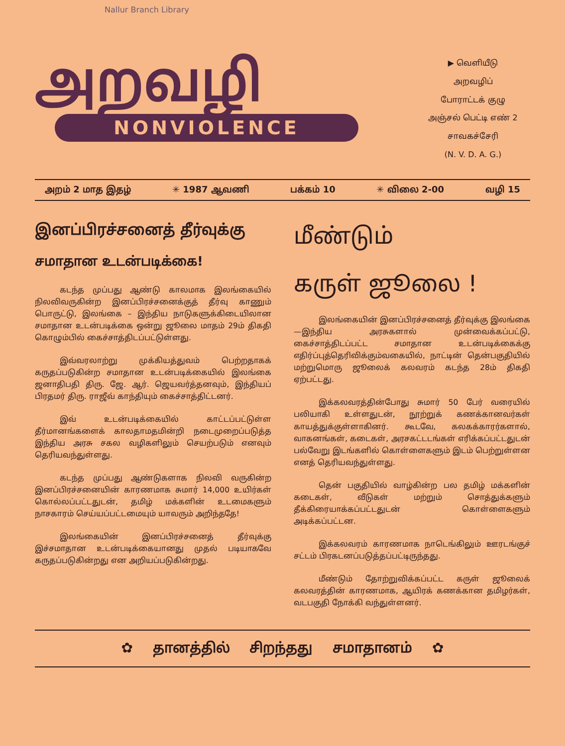Nallur Branch Library
அறவழி
NONVIOLENCE
▶ வெளியீடு
அறவழிப்
போராட்டக் குழு
அஞ்சல் பெட்டி எண் 2
சாவகச்சேரி
(N. V. D. A. G.)
அறம் 2 மாத இதழ் ✳ 1987 ஆவணி பக்கம் 10 ✳ விலை 2-00 வழி 15
இனப்பிரச்சனைத் தீர்வுக்கு
சமாதான உடன்படிக்கை!
கடந்த முப்பது ஆண்டு காலமாக இலங்கையில் நிலவிவருகின்ற இனப்பிரச்சனைக்குத் தீர்வு காணும் பொருட்டு, இலங்கை – இந்திய நாடுகளுக்கிடையிலான சமாதான உடன்படிக்கை ஒன்று ஜூலை மாதம் 29ம் திகதி கொழும்பில் கைச்சாத்திடப்பட்டுள்ளது.
இவ்வரலாற்று முக்கியத்துவம் பெற்றதாகக் கருதப்படுகின்ற சமாதான உடன்படிக்கையில் இலங்கை ஜனாதிபதி திரு. ஜே. ஆர். ஜெயவர்த்தனவும், இந்தியப் பிரதமர் திரு. ராஜீவ் காந்தியும் கைச்சாத்திட்டனர்.
இவ் உடன்படிக்கையில் காட்டப்பட்டுள்ள தீர்மானங்களைக் காலதாமதமின்றி நடைமுறைப்படுத்த இந்திய அரசு சகல வழிகளிலும் செயற்படும் எனவும் தெரியவந்துள்ளது.
கடந்த முப்பது ஆண்டுகளாக நிலவி வருகின்ற இனப்பிரச்சனையின் காரணமாக சுமார் 14,000 உயிர்கள் கொல்லப்பட்டதுடன், தமிழ் மக்களின் உடமைகளும் நாசகாரம் செய்யப்பட்டமையும் யாவரும் அறிந்ததே!
இலங்கையின் இனப்பிரச்சனைத் தீர்வுக்கு இச்சமாதான உடன்படிக்கையானது முதல் படியாகவே கருதப்படுகின்றது என அறியப்படுகின்றது.
மீண்டும்
கருள் ஜூலை !
இலங்கையின் இனப்பிரச்சனைத் தீர்வுக்கு இலங்கை—இந்திய அரசுகளால் முன்வைக்கப்பட்டு, கைச்சாத்திடப்பட்ட சமாதான உடன்படிக்கைக்கு எதிர்ப்புத்தெரிவிக்கும்வகையில், நாட்டின் தென்பகுதியில் மற்றுமொரு ஜூலைக் கலவரம் கடந்த 28ம் திகதி ஏற்பட்டது.
இக்கலவரத்தின்போது சுமார் 50 பேர் வரையில் பலியாகி உள்ளதுடன், நூற்றுக் கணக்கானவர்கள் காயத்துக்குள்ளாகினர். கூடவே, கலகக்காரர்களால், வாகனங்கள், கடைகள், அரசகட்டடங்கள் எரிக்கப்பட்டதுடன் பல்வேறு இடங்களில் கொள்ளைகளும் இடம் பெற்றுள்ளன எனத் தெரியவந்துள்ளது.
தென் பகுதியில் வாழ்கின்ற பல தமிழ் மக்களின் கடைகள், வீடுகள் மற்றும் சொத்துக்களும் தீக்கிரையாக்கப்பட்டதுடன் கொள்ளைகளும் அடிக்கப்பட்டன.
இக்கலவரம் காரணமாக நாடெங்கிலும் ஊரடங்குச் சட்டம் பிரகடனப்படுத்தப்பட்டிருந்தது.
மீண்டும் தோற்றுவிக்கப்பட்ட கருள் ஜூலைக் கலவரத்தின் காரணமாக, ஆயிரக் கணக்கான தமிழர்கள், வடபகுதி நோக்கி வந்துள்ளனர்.
✿ தானத்தில் சிறந்தது சமாதானம் ✿